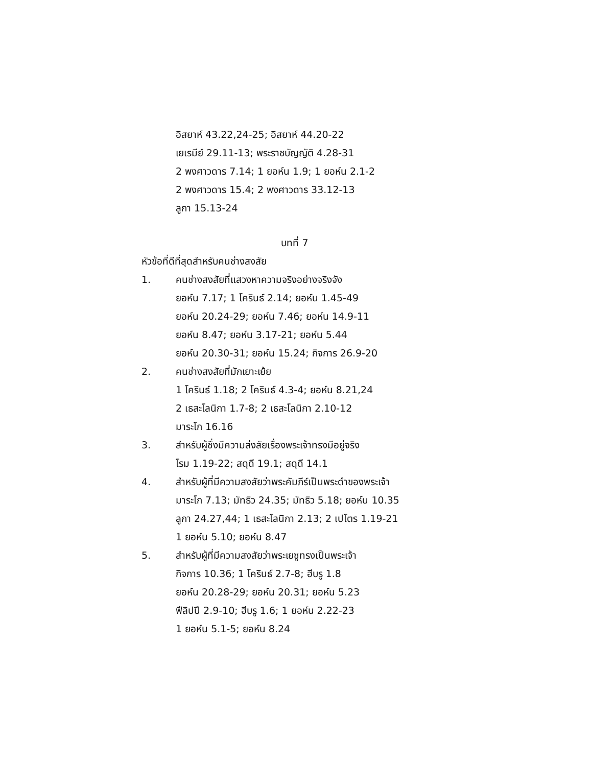อิสยาห์ 43.22,24-25; อิสยาห์ 44.20-22
เยเรมีย์ 29.11-13; พระราชบัญญัติ 4.28-31
2 พงศาวดาร 7.14; 1 ยอห์น 1.9; 1 ยอห์น 2.1-2
2 พงศาวดาร 15.4; 2 พงศาวดาร 33.12-13
ลูกา 15.13-24
บทที่ 7
หัวข้อที่ดีที่สุดสำหรับคนช่างสงสัย
1. คนช่างสงสัยที่แสวงหาความจริงอย่างจริงจัง
ยอห์น 7.17; 1 โครินธ์ 2.14; ยอห์น 1.45-49
ยอห์น 20.24-29; ยอห์น 7.46; ยอห์น 14.9-11
ยอห์น 8.47; ยอห์น 3.17-21; ยอห์น 5.44
ยอห์น 20.30-31; ยอห์น 15.24; กิจการ 26.9-20
2. คนช่างสงสัยที่มักเยาะเย้ย
1 โครินธ์ 1.18; 2 โครินธ์ 4.3-4; ยอห์น 8.21,24
2 เธสะโลนิกา 1.7-8; 2 เธสะโลนิกา 2.10-12
มาระโก 16.16
3. สำหรับผู้ซึ่งมีความส่งสัยเรื่องพระเจ้าทรงมีอยู่จริง
โรม 1.19-22; สดุดี 19.1; สดุดี 14.1
4. สำหรับผู้ที่มีความสงสัยว่าพระคัมภีร์เป็นพระดำของพระเจ้า
มาระโก 7.13; มัทธิว 24.35; มัทธิว 5.18; ยอห์น 10.35
ลูกา 24.27,44; 1 เธสะโลนิกา 2.13; 2 เปโตร 1.19-21
1 ยอห์น 5.10; ยอห์น 8.47
5. สำหรับผู้ที่มีความสงสัยว่าพระเยซูทรงเป็นพระเจ้า
กิจการ 10.36; 1 โครินธ์ 2.7-8; ฮีบรู 1.8
ยอห์น 20.28-29; ยอห์น 20.31; ยอห์น 5.23
ฟีลิปปี 2.9-10; ฮีบรู 1.6; 1 ยอห์น 2.22-23
1 ยอห์น 5.1-5; ยอห์น 8.24